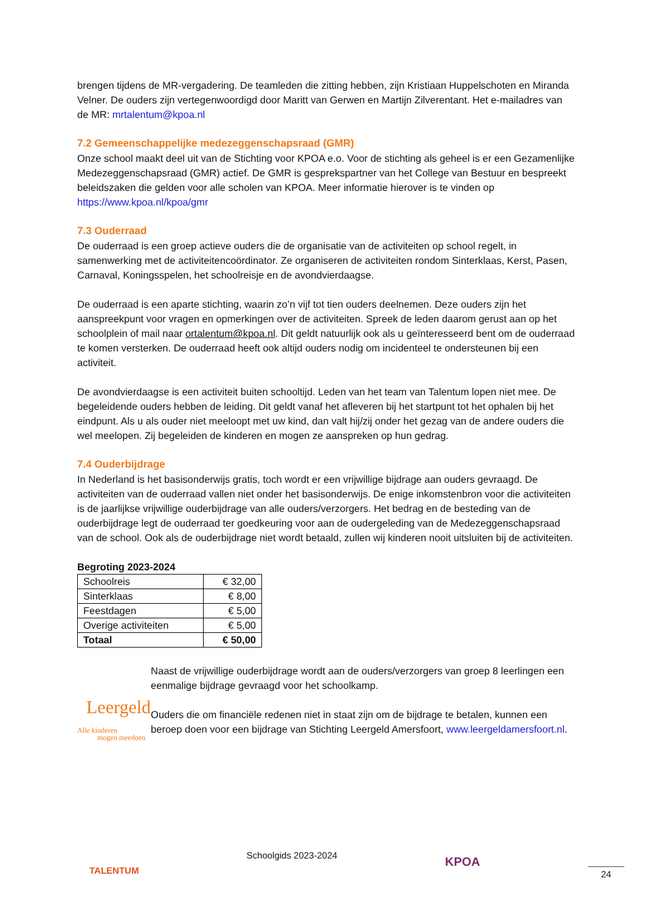brengen tijdens de MR-vergadering. De teamleden die zitting hebben, zijn Kristiaan Huppelschoten en Miranda Velner. De ouders zijn vertegenwoordigd door Maritt van Gerwen en Martijn Zilverentant. Het e-mailadres van de MR: mrtalentum@kpoa.nl
7.2 Gemeenschappelijke medezeggenschapsraad (GMR)
Onze school maakt deel uit van de Stichting voor KPOA e.o. Voor de stichting als geheel is er een Gezamenlijke Medezeggenschapsraad (GMR) actief. De GMR is gesprekspartner van het College van Bestuur en bespreekt beleidszaken die gelden voor alle scholen van KPOA. Meer informatie hierover is te vinden op https://www.kpoa.nl/kpoa/gmr
7.3 Ouderraad
De ouderraad is een groep actieve ouders die de organisatie van de activiteiten op school regelt, in samenwerking met de activiteitencoördinator. Ze organiseren de activiteiten rondom Sinterklaas, Kerst, Pasen, Carnaval, Koningsspelen, het schoolreisje en de avondvierdaagse.
De ouderraad is een aparte stichting, waarin zo’n vijf tot tien ouders deelnemen. Deze ouders zijn het aanspreekpunt voor vragen en opmerkingen over de activiteiten. Spreek de leden daarom gerust aan op het schoolplein of mail naar ortalentum@kpoa.nl. Dit geldt natuurlijk ook als u geïnteresseerd bent om de ouderraad te komen versterken. De ouderraad heeft ook altijd ouders nodig om incidenteel te ondersteunen bij een activiteit.
De avondvierdaagse is een activiteit buiten schooltijd. Leden van het team van Talentum lopen niet mee. De begeleidende ouders hebben de leiding. Dit geldt vanaf het afleveren bij het startpunt tot het ophalen bij het eindpunt. Als u als ouder niet meeloopt met uw kind, dan valt hij/zij onder het gezag van de andere ouders die wel meelopen. Zij begeleiden de kinderen en mogen ze aanspreken op hun gedrag.
7.4 Ouderbijdrage
In Nederland is het basisonderwijs gratis, toch wordt er een vrijwillige bijdrage aan ouders gevraagd. De activiteiten van de ouderraad vallen niet onder het basisonderwijs. De enige inkomstenbron voor die activiteiten is de jaarlijkse vrijwillige ouderbijdrage van alle ouders/verzorgers. Het bedrag en de besteding van de ouderbijdrage legt de ouderraad ter goedkeuring voor aan de oudergeleding van de Medezeggenschapsraad van de school. Ook als de ouderbijdrage niet wordt betaald, zullen wij kinderen nooit uitsluiten bij de activiteiten.
Begroting 2023-2024
| Schoolreis | € 32,00 |
| Sinterklaas | € 8,00 |
| Feestdagen | € 5,00 |
| Overige activiteiten | € 5,00 |
| Totaal | € 50,00 |
Leergeld
Alle kinderen
mogen meedoen
Naast de vrijwillige ouderbijdrage wordt aan de ouders/verzorgers van groep 8 leerlingen een eenmalige bijdrage gevraagd voor het schoolkamp.
Ouders die om financiële redenen niet in staat zijn om de bijdrage te betalen, kunnen een beroep doen voor een bijdrage van Stichting Leergeld Amersfoort, www.leergeldamersfoort.nl.
TALENTUM
Schoolgids 2023-2024
KPOA
24